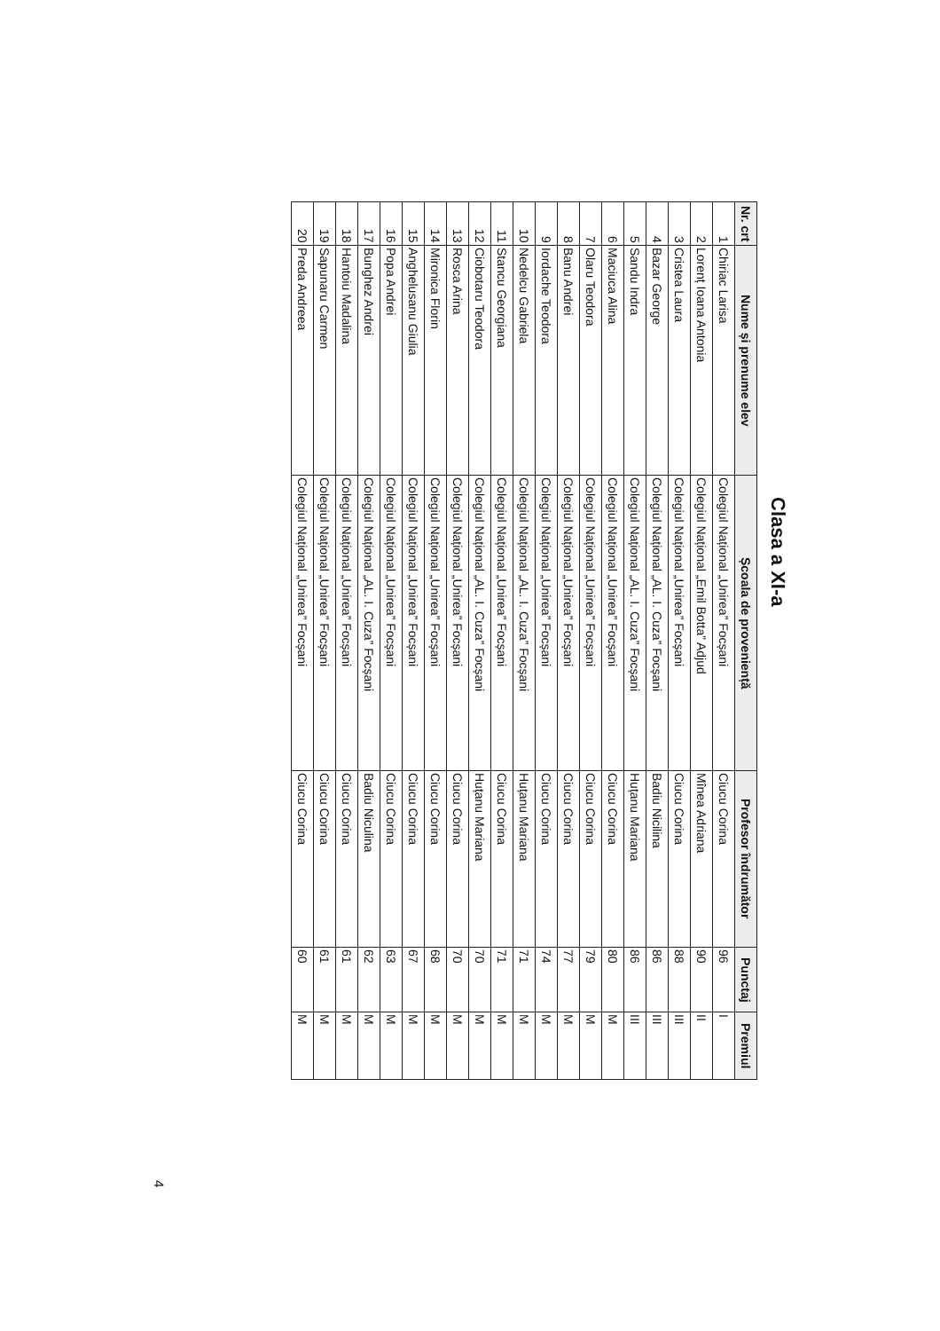Clasa a XI-a
| Nr. crt | Nume și prenume elev | Școala de proveniență | Profesor îndrumător | Punctaj | Premiul |
| --- | --- | --- | --- | --- | --- |
| 1 | Chiriac Larisa | Colegiul Național „Unirea” Focșani | Ciucu Corina | 96 | I |
| 2 | Lorenț Ioana Antonia | Colegiul Național „Emil Botta” Adjud | Mînea Adriana | 90 | II |
| 3 | Cristea Laura | Colegiul Național „Unirea” Focșani | Ciucu Corina | 88 | III |
| 4 | Bazar George | Colegiul Național „AL. I. Cuza” Focșani | Badiu Nicilina | 86 | III |
| 5 | Sandu Indra | Colegiul Național „AL. I. Cuza” Focșani | Huțanu Mariana | 86 | III |
| 6 | Maciuca Alina | Colegiul Național „Unirea” Focșani | Ciucu Corina | 80 | M |
| 7 | Olaru Teodora | Colegiul Național „Unirea” Focșani | Ciucu Corina | 79 | M |
| 8 | Banu Andrei | Colegiul Național „Unirea” Focșani | Ciucu Corina | 77 | M |
| 9 | Iordache Teodora | Colegiul Național „Unirea” Focșani | Ciucu Corina | 74 | M |
| 10 | Nedelcu Gabriela | Colegiul Național „AL. I. Cuza” Focșani | Huțanu Mariana | 71 | M |
| 11 | Stancu Georgiana | Colegiul Național „Unirea” Focșani | Ciucu Corina | 71 | M |
| 12 | Ciobotaru Teodora | Colegiul Național „AL. I. Cuza” Focșani | Huțanu Mariana | 70 | M |
| 13 | Rosca Arina | Colegiul Național „Unirea” Focșani | Ciucu Corina | 70 | M |
| 14 | Mironica Florin | Colegiul Național „Unirea” Focșani | Ciucu Corina | 68 | M |
| 15 | Anghelusanu Giulia | Colegiul Național „Unirea” Focșani | Ciucu Corina | 67 | M |
| 16 | Popa Andrei | Colegiul Național „Unirea” Focșani | Ciucu Corina | 63 | M |
| 17 | Bunghez Andrei | Colegiul Național „AL. I. Cuza” Focșani | Badiu Niculina | 62 | M |
| 18 | Hantoiu Madalina | Colegiul Național „Unirea” Focșani | Ciucu Corina | 61 | M |
| 19 | Sapunaru Carmen | Colegiul Național „Unirea” Focșani | Ciucu Corina | 61 | M |
| 20 | Preda Andreea | Colegiul Național „Unirea” Focșani | Ciucu Corina | 60 | M |
4